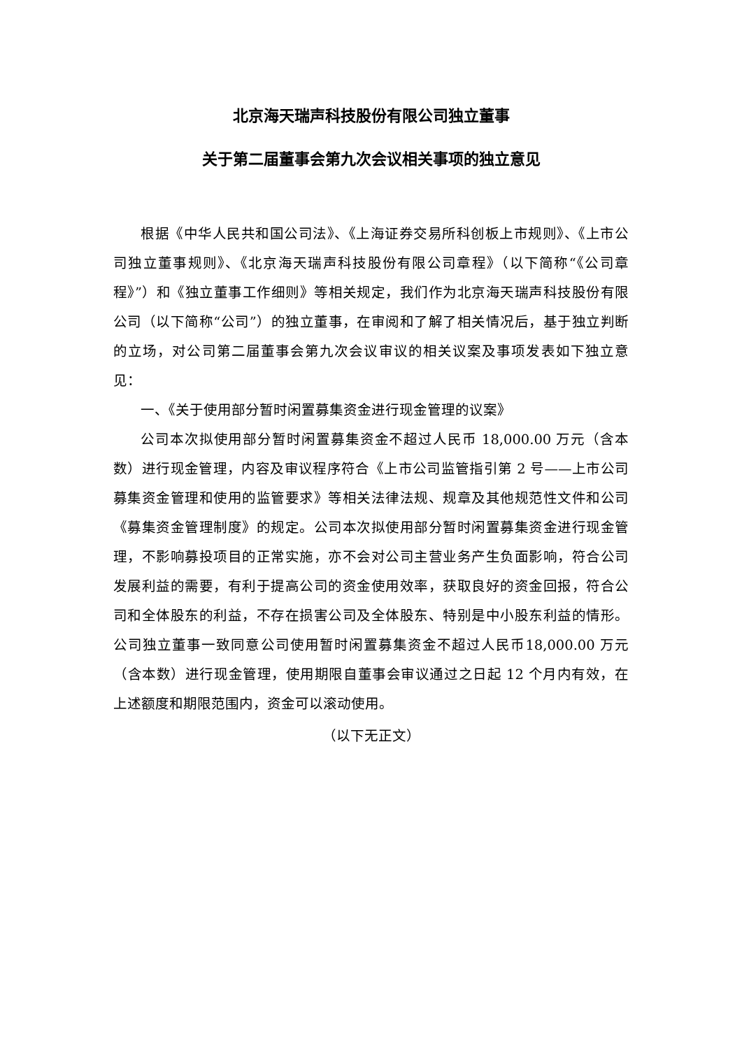北京海天瑞声科技股份有限公司独立董事
关于第二届董事会第九次会议相关事项的独立意见
根据《中华人民共和国公司法》、《上海证券交易所科创板上市规则》、《上市公司独立董事规则》、《北京海天瑞声科技股份有限公司章程》（以下简称“《公司章程》”）和《独立董事工作细则》等相关规定，我们作为北京海天瑞声科技股份有限公司（以下简称“公司”）的独立董事，在审阅和了解了相关情况后，基于独立判断的立场，对公司第二届董事会第九次会议审议的相关议案及事项发表如下独立意见：
一、《关于使用部分暂时闲置募集资金进行现金管理的议案》
公司本次拟使用部分暂时闲置募集资金不超过人民币 18,000.00 万元（含本数）进行现金管理，内容及审议程序符合《上市公司监管指引第 2 号——上市公司募集资金管理和使用的监管要求》等相关法律法规、规章及其他规范性文件和公司《募集资金管理制度》的规定。公司本次拟使用部分暂时闲置募集资金进行现金管理，不影响募投项目的正常实施，亦不会对公司主营业务产生负面影响，符合公司发展利益的需要，有利于提高公司的资金使用效率，获取良好的资金回报，符合公司和全体股东的利益，不存在损害公司及全体股东、特别是中小股东利益的情形。公司独立董事一致同意公司使用暂时闲置募集资金不超过人民币18,000.00 万元（含本数）进行现金管理，使用期限自董事会审议通过之日起 12 个月内有效，在上述额度和期限范围内，资金可以滚动使用。
（以下无正文）